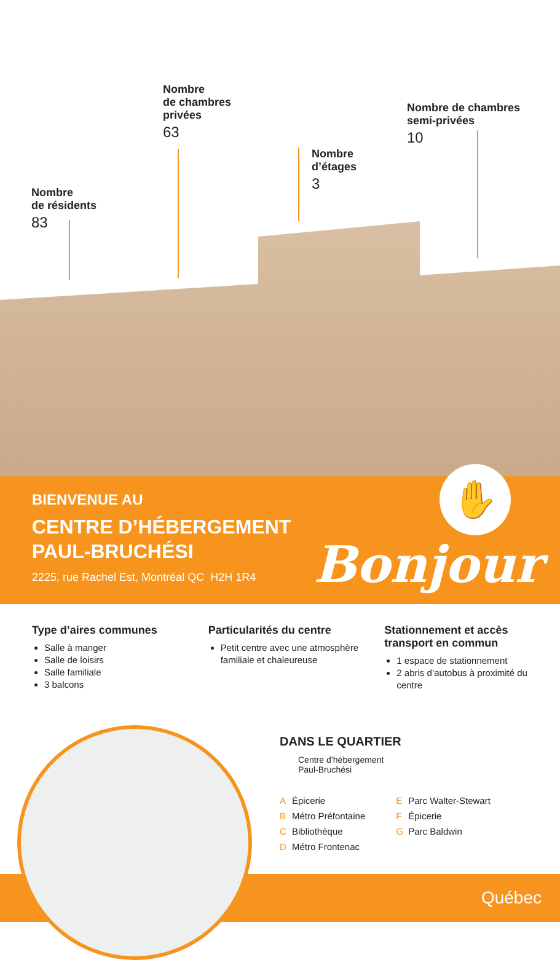Nombre
de chambres
privées
63
Nombre de chambres
semi-privées
10
Nombre
d’étages
3
Nombre
de résidents
83
✋
BIENVENUE AU
CENTRE D’HÉBERGEMENT
PAUL-BRUCHÉSI
2225, rue Rachel Est, Montréal QC H2H 1R4
Bonjour
Type d’aires communes
Salle à manger
Salle de loisirs
Salle familiale
3 balcons
Particularités du centre
Petit centre avec une atmosphère familiale et chaleureuse
Stationnement et accès transport en commun
1 espace de stationnement
2 abris d’autobus à proximité du centre
DANS LE QUARTIER
Centre d’hébergement
Paul-Bruchési
A Épicerie
B Métro Préfontaine
C Bibliothèque
D Métro Frontenac
E Parc Walter-Stewart
F Épicerie
G Parc Baldwin
Québec